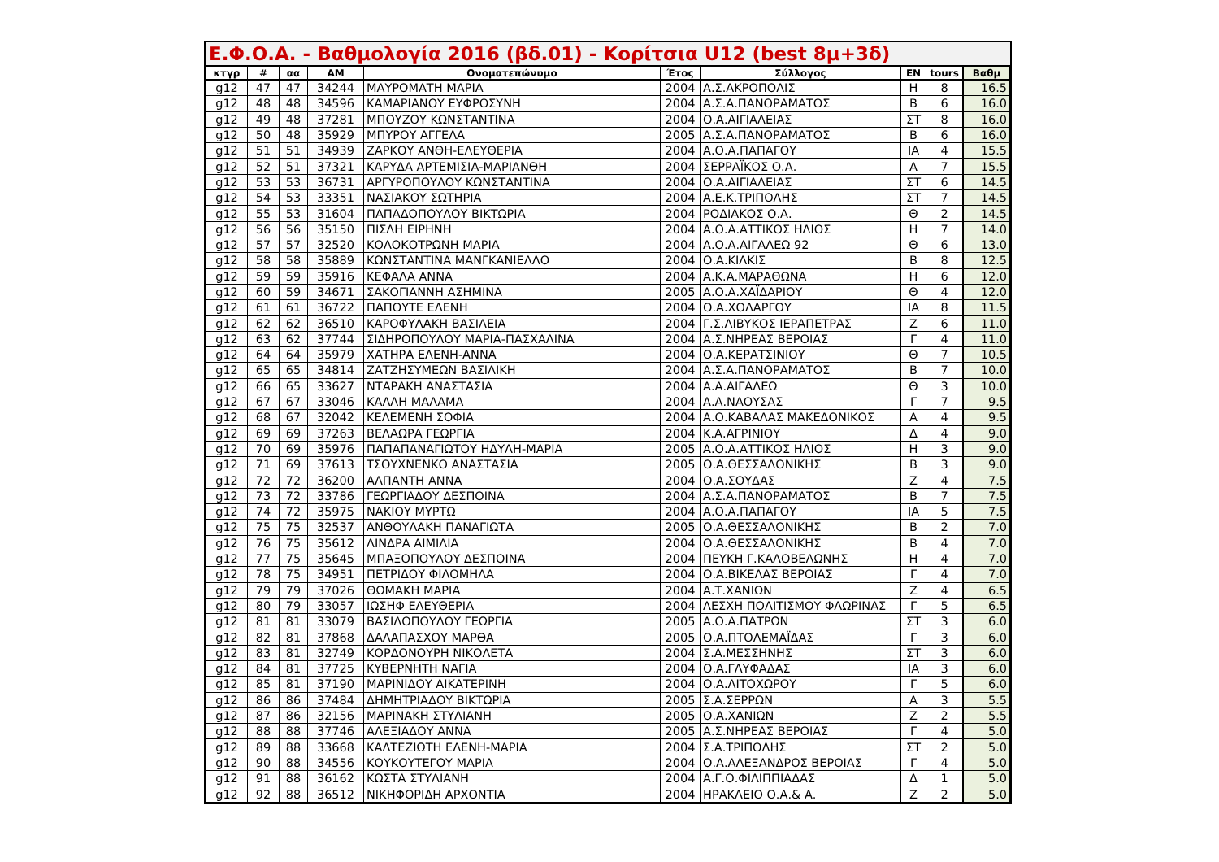Ε.Φ.Ο.Α. - Βαθμολογία 2016 (βδ.01) - Κορίτσια U12 (best 8μ+3δ)
| κτγρ | # | αα | AM | Ονοματεπώνυμο | Έτος | Σύλλογος | ΕΝ | tours | Βαθμ |
| --- | --- | --- | --- | --- | --- | --- | --- | --- | --- |
| g12 | 47 | 47 | 34244 | ΜΑΥΡΟΜΑΤΗ ΜΑΡΙΑ | 2004 | Α.Σ.ΑΚΡΟΠΟΛΙΣ | Η | 8 | 16.5 |
| g12 | 48 | 48 | 34596 | ΚΑΜΑΡΙΑΝΟΥ ΕΥΦΡΟΣΥΝΗ | 2004 | Α.Σ.Α.ΠΑΝΟΡΑΜΑΤΟΣ | Β | 6 | 16.0 |
| g12 | 49 | 48 | 37281 | ΜΠΟΥΖΟΥ ΚΩΝΣΤΑΝΤΙΝΑ | 2004 | Ο.Α.ΑΙΓΙΑΛΕΙΑΣ | ΣΤ | 8 | 16.0 |
| g12 | 50 | 48 | 35929 | ΜΠΥΡΟΥ ΑΓΓΕΛΑ | 2005 | Α.Σ.Α.ΠΑΝΟΡΑΜΑΤΟΣ | Β | 6 | 16.0 |
| g12 | 51 | 51 | 34939 | ΖΑΡΚΟΥ ΑΝΘΗ-ΕΛΕΥΘΕΡΙΑ | 2004 | Α.Ο.Α.ΠΑΠΑΓΟΥ | ΙΑ | 4 | 15.5 |
| g12 | 52 | 51 | 37321 | ΚΑΡΥΔΑ ΑΡΤΕΜΙΣΙΑ-ΜΑΡΙΑΝΘΗ | 2004 | ΣΕΡΡΑΪΚΟΣ Ο.Α. | Α | 7 | 15.5 |
| g12 | 53 | 53 | 36731 | ΑΡΓΥΡΟΠΟΥΛΟΥ ΚΩΝΣΤΑΝΤΙΝΑ | 2004 | Ο.Α.ΑΙΓΙΑΛΕΙΑΣ | ΣΤ | 6 | 14.5 |
| g12 | 54 | 53 | 33351 | ΝΑΣΙΑΚΟΥ ΣΩΤΗΡΙΑ | 2004 | Α.Ε.Κ.ΤΡΙΠΟΛΗΣ | ΣΤ | 7 | 14.5 |
| g12 | 55 | 53 | 31604 | ΠΑΠΑΔΟΠΟΥΛΟΥ ΒΙΚΤΩΡΙΑ | 2004 | ΡΟΔΙΑΚΟΣ Ο.Α. | Θ | 2 | 14.5 |
| g12 | 56 | 56 | 35150 | ΠΙΣΛΗ ΕΙΡΗΝΗ | 2004 | Α.Ο.Α.ΑΤΤΙΚΟΣ ΗΛΙΟΣ | Η | 7 | 14.0 |
| g12 | 57 | 57 | 32520 | ΚΟΛΟΚΟΤΡΩΝΗ ΜΑΡΙΑ | 2004 | Α.Ο.Α.ΑΙΓΑΛΕΩ 92 | Θ | 6 | 13.0 |
| g12 | 58 | 58 | 35889 | ΚΩΝΣΤΑΝΤΙΝΑ ΜΑΝΓΚΑΝΙΕΛΛΟ | 2004 | Ο.Α.ΚΙΛΚΙΣ | Β | 8 | 12.5 |
| g12 | 59 | 59 | 35916 | ΚΕΦΑΛΑ ΑΝΝΑ | 2004 | Α.Κ.Α.ΜΑΡΑΘΩΝΑ | Η | 6 | 12.0 |
| g12 | 60 | 59 | 34671 | ΣΑΚΟΓΙΑΝΝΗ ΑΣΗΜΙΝΑ | 2005 | Α.Ο.Α.ΧΑΪΔΑΡΙΟΥ | Θ | 4 | 12.0 |
| g12 | 61 | 61 | 36722 | ΠΑΠΟΥΤΕ ΕΛΕΝΗ | 2004 | Ο.Α.ΧΟΛΑΡΓΟΥ | ΙΑ | 8 | 11.5 |
| g12 | 62 | 62 | 36510 | ΚΑΡΟΦΥΛΑΚΗ ΒΑΣΙΛΕΙΑ | 2004 | Γ.Σ.ΛΙΒΥΚΟΣ ΙΕΡΑΠΕΤΡΑΣ | Ζ | 6 | 11.0 |
| g12 | 63 | 62 | 37744 | ΣΙΔΗΡΟΠΟΥΛΟΥ ΜΑΡΙΑ-ΠΑΣΧΑΛΙΝΑ | 2004 | Α.Σ.ΝΗΡΕΑΣ ΒΕΡΟΙΑΣ | Γ | 4 | 11.0 |
| g12 | 64 | 64 | 35979 | ΧΑΤΗΡΑ ΕΛΕΝΗ-ΑΝΝΑ | 2004 | Ο.Α.ΚΕΡΑΤΣΙΝΙΟΥ | Θ | 7 | 10.5 |
| g12 | 65 | 65 | 34814 | ΖΑΤΖΗΣΥΜΕΩΝ ΒΑΣΙΛΙΚΗ | 2004 | Α.Σ.Α.ΠΑΝΟΡΑΜΑΤΟΣ | Β | 7 | 10.0 |
| g12 | 66 | 65 | 33627 | ΝΤΑΡΑΚΗ ΑΝΑΣΤΑΣΙΑ | 2004 | Α.Α.ΑΙΓΑΛΕΩ | Θ | 3 | 10.0 |
| g12 | 67 | 67 | 33046 | ΚΑΛΛΗ ΜΑΛΑΜΑ | 2004 | Α.Α.ΝΑΟΥΣΑΣ | Γ | 7 | 9.5 |
| g12 | 68 | 67 | 32042 | ΚΕΛΕΜΕΝΗ ΣΟΦΙΑ | 2004 | Α.Ο.ΚΑΒΑΛΑΣ ΜΑΚΕΔΟΝΙΚΟΣ | Α | 4 | 9.5 |
| g12 | 69 | 69 | 37263 | ΒΕΛΑΩΡΑ ΓΕΩΡΓΙΑ | 2004 | Κ.Α.ΑΓΡΙΝΙΟΥ | Δ | 4 | 9.0 |
| g12 | 70 | 69 | 35976 | ΠΑΠΑΠΑΝΑΓΙΩΤΟΥ ΗΔΥΛΗ-ΜΑΡΙΑ | 2005 | Α.Ο.Α.ΑΤΤΙΚΟΣ ΗΛΙΟΣ | Η | 3 | 9.0 |
| g12 | 71 | 69 | 37613 | ΤΣΟΥΧΝΕΝΚΟ ΑΝΑΣΤΑΣΙΑ | 2005 | Ο.Α.ΘΕΣΣΑΛΟΝΙΚΗΣ | Β | 3 | 9.0 |
| g12 | 72 | 72 | 36200 | ΑΛΠΑΝΤΗ ΑΝΝΑ | 2004 | Ο.Α.ΣΟΥΔΑΣ | Ζ | 4 | 7.5 |
| g12 | 73 | 72 | 33786 | ΓΕΩΡΓΙΑΔΟΥ ΔΕΣΠΟΙΝΑ | 2004 | Α.Σ.Α.ΠΑΝΟΡΑΜΑΤΟΣ | Β | 7 | 7.5 |
| g12 | 74 | 72 | 35975 | ΝΑΚΙΟΥ ΜΥΡΤΩ | 2004 | Α.Ο.Α.ΠΑΠΑΓΟΥ | ΙΑ | 5 | 7.5 |
| g12 | 75 | 75 | 32537 | ΑΝΘΟΥΛΑΚΗ ΠΑΝΑΓΙΩΤΑ | 2005 | Ο.Α.ΘΕΣΣΑΛΟΝΙΚΗΣ | Β | 2 | 7.0 |
| g12 | 76 | 75 | 35612 | ΛΙΝΔΡΑ ΑΙΜΙΛΙΑ | 2004 | Ο.Α.ΘΕΣΣΑΛΟΝΙΚΗΣ | Β | 4 | 7.0 |
| g12 | 77 | 75 | 35645 | ΜΠΑΞΟΠΟΥΛΟΥ ΔΕΣΠΟΙΝΑ | 2004 | ΠΕΥΚΗ Γ.ΚΑΛΟΒΕΛΩΝΗΣ | Η | 4 | 7.0 |
| g12 | 78 | 75 | 34951 | ΠΕΤΡΙΔΟΥ ΦΙΛΟΜΗΛΑ | 2004 | Ο.Α.ΒΙΚΕΛΑΣ ΒΕΡΟΙΑΣ | Γ | 4 | 7.0 |
| g12 | 79 | 79 | 37026 | ΘΩΜΑΚΗ ΜΑΡΙΑ | 2004 | Α.Τ.ΧΑΝΙΩΝ | Ζ | 4 | 6.5 |
| g12 | 80 | 79 | 33057 | ΙΩΣΗΦ ΕΛΕΥΘΕΡΙΑ | 2004 | ΛΕΣΧΗ ΠΟΛΙΤΙΣΜΟΥ ΦΛΩΡΙΝΑΣ | Γ | 5 | 6.5 |
| g12 | 81 | 81 | 33079 | ΒΑΣΙΛΟΠΟΥΛΟΥ ΓΕΩΡΓΙΑ | 2005 | Α.Ο.Α.ΠΑΤΡΩΝ | ΣΤ | 3 | 6.0 |
| g12 | 82 | 81 | 37868 | ΔΑΛΑΠΑΣΧΟΥ ΜΑΡΘΑ | 2005 | Ο.Α.ΠΤΟΛΕΜΑΪΔΑΣ | Γ | 3 | 6.0 |
| g12 | 83 | 81 | 32749 | ΚΟΡΔΟΝΟΥΡΗ ΝΙΚΟΛΕΤΑ | 2004 | Σ.Α.ΜΕΣΣΗΝΗΣ | ΣΤ | 3 | 6.0 |
| g12 | 84 | 81 | 37725 | ΚΥΒΕΡΝΗΤΗ ΝΑΓΙΑ | 2004 | Ο.Α.ΓΛΥΦΑΔΑΣ | ΙΑ | 3 | 6.0 |
| g12 | 85 | 81 | 37190 | ΜΑΡΙΝΙΔΟΥ ΑΙΚΑΤΕΡΙΝΗ | 2004 | Ο.Α.ΛΙΤΟΧΩΡΟΥ | Γ | 5 | 6.0 |
| g12 | 86 | 86 | 37484 | ΔΗΜΗΤΡΙΑΔΟΥ ΒΙΚΤΩΡΙΑ | 2005 | Σ.Α.ΣΕΡΡΩΝ | Α | 3 | 5.5 |
| g12 | 87 | 86 | 32156 | ΜΑΡΙΝΑΚΗ ΣΤΥΛΙΑΝΗ | 2005 | Ο.Α.ΧΑΝΙΩΝ | Ζ | 2 | 5.5 |
| g12 | 88 | 88 | 37746 | ΑΛΕΞΙΑΔΟΥ ΑΝΝΑ | 2005 | Α.Σ.ΝΗΡΕΑΣ ΒΕΡΟΙΑΣ | Γ | 4 | 5.0 |
| g12 | 89 | 88 | 33668 | ΚΑΛΤΕΖΙΩΤΗ ΕΛΕΝΗ-ΜΑΡΙΑ | 2004 | Σ.Α.ΤΡΙΠΟΛΗΣ | ΣΤ | 2 | 5.0 |
| g12 | 90 | 88 | 34556 | ΚΟΥΚΟΥΤΕΓΟΥ ΜΑΡΙΑ | 2004 | Ο.Α.ΑΛΕΞΑΝΔΡΟΣ ΒΕΡΟΙΑΣ | Γ | 4 | 5.0 |
| g12 | 91 | 88 | 36162 | ΚΩΣΤΑ ΣΤΥΛΙΑΝΗ | 2004 | Α.Γ.Ο.ΦΙΛΙΠΠΙΑΔΑΣ | Δ | 1 | 5.0 |
| g12 | 92 | 88 | 36512 | ΝΙΚΗΦΟΡΙΔΗ ΑΡΧΟΝΤΙΑ | 2004 | ΗΡΑΚΛΕΙΟ Ο.Α.& Α. | Ζ | 2 | 5.0 |